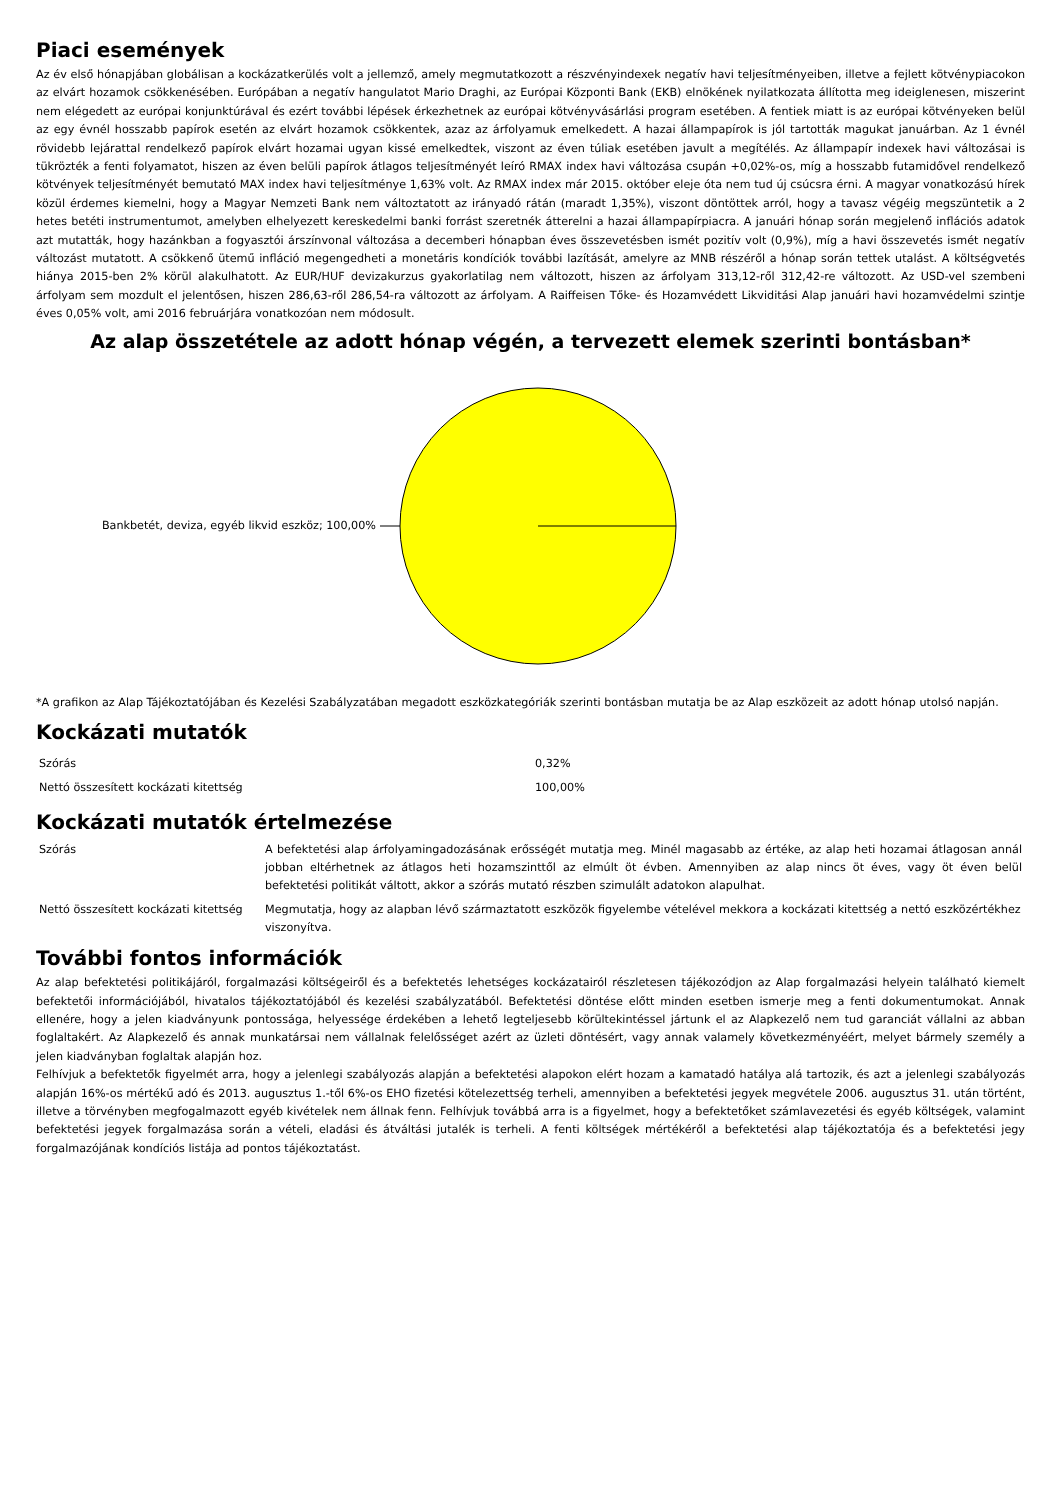Piaci események
Az év első hónapjában globálisan a kockázatkerülés volt a jellemző, amely megmutatkozott a részvényindexek negatív havi teljesítményeiben, illetve a fejlett kötvénypiacokon az elvárt hozamok csökkenésében. Európában a negatív hangulatot Mario Draghi, az Európai Központi Bank (EKB) elnökének nyilatkozata állította meg ideiglenesen, miszerint nem elégedett az európai konjunktúrával és ezért további lépések érkezhetnek az európai kötvényvásárlási program esetében. A fentiek miatt is az európai kötvényeken belül az egy évnél hosszabb papírok esetén az elvárt hozamok csökkentek, azaz az árfolyamuk emelkedett. A hazai állampapírok is jól tartották magukat januárban. Az 1 évnél rövidebb lejárattal rendelkező papírok elvárt hozamai ugyan kissé emelkedtek, viszont az éven túliak esetében javult a megítélés. Az állampapír indexek havi változásai is tükrözték a fenti folyamatot, hiszen az éven belüli papírok átlagos teljesítményét leíró RMAX index havi változása csupán +0,02%-os, míg a hosszabb futamidővel rendelkező kötvények teljesítményét bemutató MAX index havi teljesítménye 1,63% volt. Az RMAX index már 2015. október eleje óta nem tud új csúcsra érni. A magyar vonatkozású hírek közül érdemes kiemelni, hogy a Magyar Nemzeti Bank nem változtatott az irányadó rátán (maradt 1,35%), viszont döntöttek arról, hogy a tavasz végéig megszüntetik a 2 hetes betéti instrumentumot, amelyben elhelyezett kereskedelmi banki forrást szeretnék átterelni a hazai állampapírpiacra. A januári hónap során megjelenő inflációs adatok azt mutatták, hogy hazánkban a fogyasztói árszínvonal változása a decemberi hónapban éves összevetésben ismét pozitív volt (0,9%), míg a havi összevetés ismét negatív változást mutatott. A csökkenő ütemű infláció megengedheti a monetáris kondíciók további lazítását, amelyre az MNB részéről a hónap során tettek utalást. A költségvetés hiánya 2015-ben 2% körül alakulhatott. Az EUR/HUF devizakurzus gyakorlatilag nem változott, hiszen az árfolyam 313,12-ről 312,42-re változott. Az USD-vel szembeni árfolyam sem mozdult el jelentősen, hiszen 286,63-ről 286,54-ra változott az árfolyam. A Raiffeisen Tőke- és Hozamvédett Likviditási Alap januári havi hozamvédelmi szintje éves 0,05% volt, ami 2016 februárjára vonatkozóan nem módosult.
Az alap összetétele az adott hónap végén, a tervezett elemek szerinti bontásban*
Bankbetét, deviza, egyéb likvid eszköz; 100,00%
*A grafikon az Alap Tájékoztatójában és Kezelési Szabályzatában megadott eszközkategóriák szerinti bontásban mutatja be az Alap eszközeit az adott hónap utolsó napján.
Kockázati mutatók
| Szórás | 0,32% |
| Nettó összesített kockázati kitettség | 100,00% |
Kockázati mutatók értelmezése
| Szórás | A befektetési alap árfolyamingadozásának erősségét mutatja meg. Minél magasabb az értéke, az alap heti hozamai átlagosan annál jobban eltérhetnek az átlagos heti hozamszinttől az elmúlt öt évben. Amennyiben az alap nincs öt éves, vagy öt éven belül befektetési politikát váltott, akkor a szórás mutató részben szimulált adatokon alapulhat. |
| Nettó összesített kockázati kitettség | Megmutatja, hogy az alapban lévő származtatott eszközök figyelembe vételével mekkora a kockázati kitettség a nettó eszközértékhez viszonyítva. |
További fontos információk
Az alap befektetési politikájáról, forgalmazási költségeiről és a befektetés lehetséges kockázatairól részletesen tájékozódjon az Alap forgalmazási helyein található kiemelt befektetői információjából, hivatalos tájékoztatójából és kezelési szabályzatából. Befektetési döntése előtt minden esetben ismerje meg a fenti dokumentumokat. Annak ellenére, hogy a jelen kiadványunk pontossága, helyessége érdekében a lehető legteljesebb körültekintéssel jártunk el az Alapkezelő nem tud garanciát vállalni az abban foglaltakért. Az Alapkezelő és annak munkatársai nem vállalnak felelősséget azért az üzleti döntésért, vagy annak valamely következményéért, melyet bármely személy a jelen kiadványban foglaltak alapján hoz.
Felhívjuk a befektetők figyelmét arra, hogy a jelenlegi szabályozás alapján a befektetési alapokon elért hozam a kamatadó hatálya alá tartozik, és azt a jelenlegi szabályozás alapján 16%-os mértékű adó és 2013. augusztus 1.-től 6%-os EHO fizetési kötelezettség terheli, amennyiben a befektetési jegyek megvétele 2006. augusztus 31. után történt, illetve a törvényben megfogalmazott egyéb kivételek nem állnak fenn. Felhívjuk továbbá arra is a figyelmet, hogy a befektetőket számlavezetési és egyéb költségek, valamint befektetési jegyek forgalmazása során a vételi, eladási és átváltási jutalék is terheli. A fenti költségek mértékéről a befektetési alap tájékoztatója és a befektetési jegy forgalmazójának kondíciós listája ad pontos tájékoztatást.